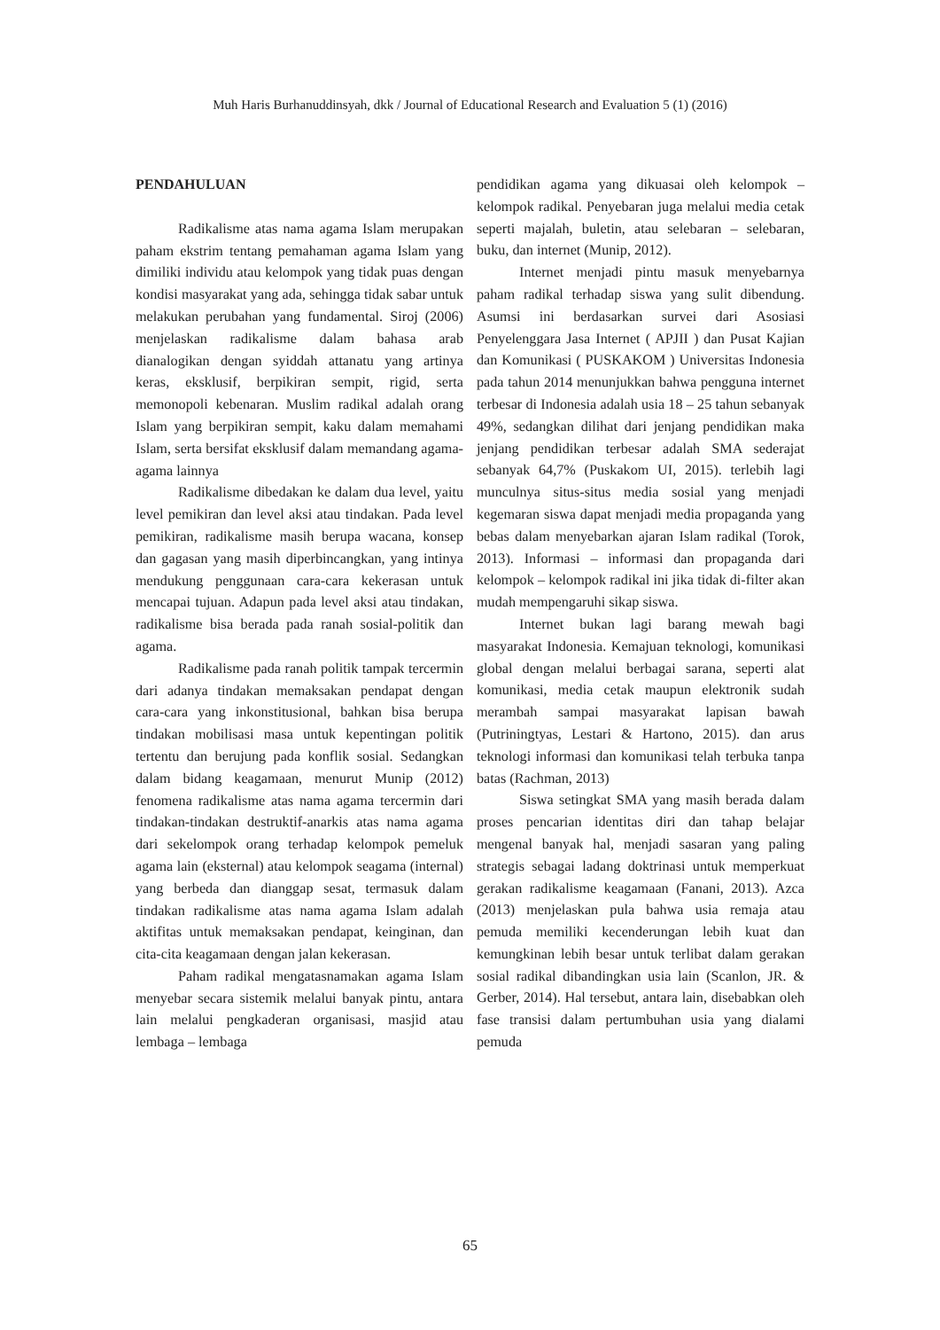Muh Haris Burhanuddinsyah, dkk / Journal of Educational Research and Evaluation 5 (1) (2016)
PENDAHULUAN
Radikalisme atas nama agama Islam merupakan paham ekstrim tentang pemahaman agama Islam yang dimiliki individu atau kelompok yang tidak puas dengan kondisi masyarakat yang ada, sehingga tidak sabar untuk melakukan perubahan yang fundamental. Siroj (2006) menjelaskan radikalisme dalam bahasa arab dianalogikan dengan syiddah attanatu yang artinya keras, eksklusif, berpikiran sempit, rigid, serta memonopoli kebenaran. Muslim radikal adalah orang Islam yang berpikiran sempit, kaku dalam memahami Islam, serta bersifat eksklusif dalam memandang agama-agama lainnya
Radikalisme dibedakan ke dalam dua level, yaitu level pemikiran dan level aksi atau tindakan. Pada level pemikiran, radikalisme masih berupa wacana, konsep dan gagasan yang masih diperbincangkan, yang intinya mendukung penggunaan cara-cara kekerasan untuk mencapai tujuan. Adapun pada level aksi atau tindakan, radikalisme bisa berada pada ranah sosial-politik dan agama.
Radikalisme pada ranah politik tampak tercermin dari adanya tindakan memaksakan pendapat dengan cara-cara yang inkonstitusional, bahkan bisa berupa tindakan mobilisasi masa untuk kepentingan politik tertentu dan berujung pada konflik sosial. Sedangkan dalam bidang keagamaan, menurut Munip (2012) fenomena radikalisme atas nama agama tercermin dari tindakan-tindakan destruktif-anarkis atas nama agama dari sekelompok orang terhadap kelompok pemeluk agama lain (eksternal) atau kelompok seagama (internal) yang berbeda dan dianggap sesat, termasuk dalam tindakan radikalisme atas nama agama Islam adalah aktifitas untuk memaksakan pendapat, keinginan, dan cita-cita keagamaan dengan jalan kekerasan.
Paham radikal mengatasnamakan agama Islam menyebar secara sistemik melalui banyak pintu, antara lain melalui pengkaderan organisasi, masjid atau lembaga – lembaga
pendidikan agama yang dikuasai oleh kelompok – kelompok radikal. Penyebaran juga melalui media cetak seperti majalah, buletin, atau selebaran – selebaran, buku, dan internet (Munip, 2012).
Internet menjadi pintu masuk menyebarnya paham radikal terhadap siswa yang sulit dibendung. Asumsi ini berdasarkan survei dari Asosiasi Penyelenggara Jasa Internet ( APJII ) dan Pusat Kajian dan Komunikasi ( PUSKAKOM ) Universitas Indonesia pada tahun 2014 menunjukkan bahwa pengguna internet terbesar di Indonesia adalah usia 18 – 25 tahun sebanyak 49%, sedangkan dilihat dari jenjang pendidikan maka jenjang pendidikan terbesar adalah SMA sederajat sebanyak 64,7% (Puskakom UI, 2015). terlebih lagi munculnya situs-situs media sosial yang menjadi kegemaran siswa dapat menjadi media propaganda yang bebas dalam menyebarkan ajaran Islam radikal (Torok, 2013). Informasi – informasi dan propaganda dari kelompok – kelompok radikal ini jika tidak di-filter akan mudah mempengaruhi sikap siswa.
Internet bukan lagi barang mewah bagi masyarakat Indonesia. Kemajuan teknologi, komunikasi global dengan melalui berbagai sarana, seperti alat komunikasi, media cetak maupun elektronik sudah merambah sampai masyarakat lapisan bawah (Putriningtyas, Lestari & Hartono, 2015). dan arus teknologi informasi dan komunikasi telah terbuka tanpa batas (Rachman, 2013)
Siswa setingkat SMA yang masih berada dalam proses pencarian identitas diri dan tahap belajar mengenal banyak hal, menjadi sasaran yang paling strategis sebagai ladang doktrinasi untuk memperkuat gerakan radikalisme keagamaan (Fanani, 2013). Azca (2013) menjelaskan pula bahwa usia remaja atau pemuda memiliki kecenderungan lebih kuat dan kemungkinan lebih besar untuk terlibat dalam gerakan sosial radikal dibandingkan usia lain (Scanlon, JR. & Gerber, 2014). Hal tersebut, antara lain, disebabkan oleh fase transisi dalam pertumbuhan usia yang dialami pemuda
65